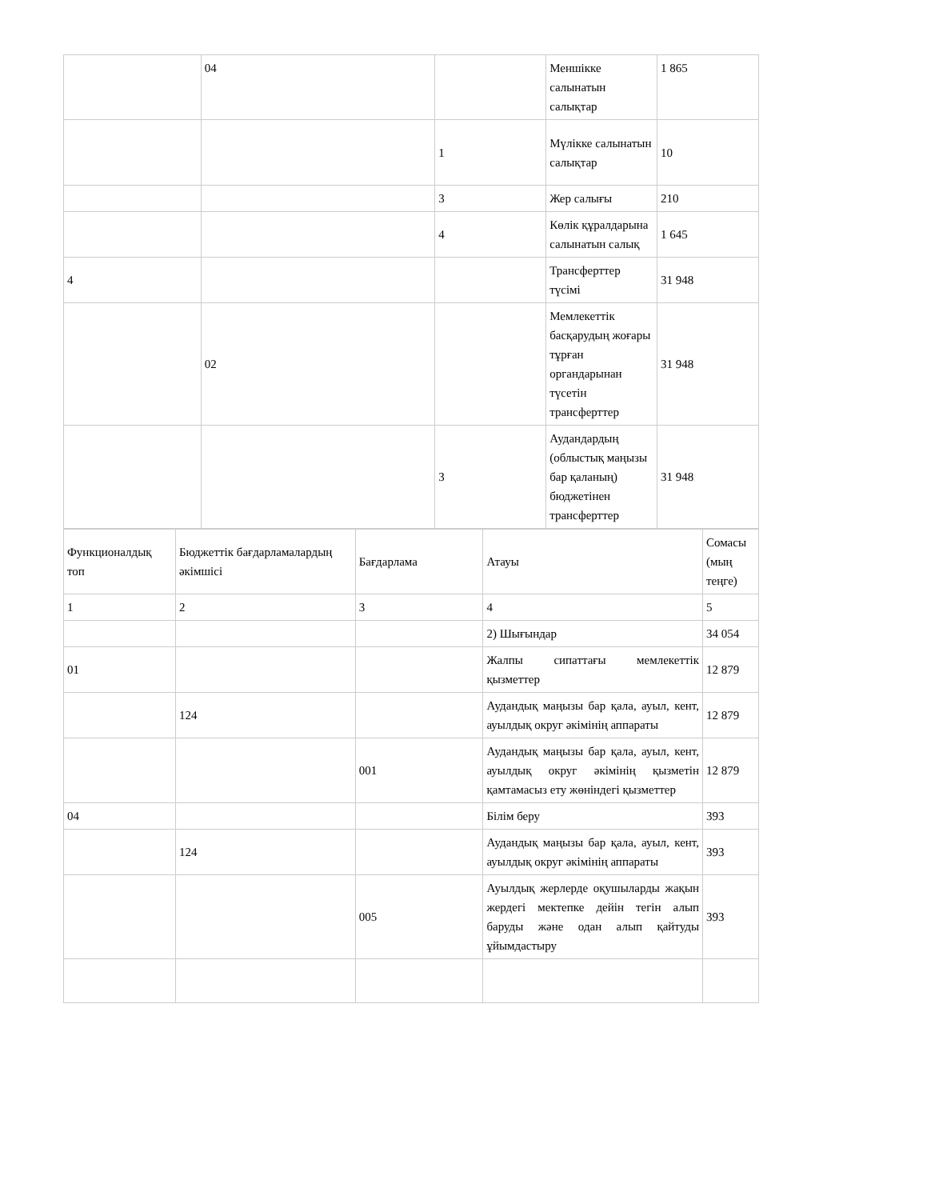| | 04 | | Меншікке салынатын салықтар | 1 865 |
| | | 1 | Мүлікке салынатын салықтар | 10 |
| | | 3 | Жер салығы | 210 |
| | | 4 | Көлік құралдарына салынатын салық | 1 645 |
| 4 | | | Трансферттер түсімі | 31 948 |
| | 02 | | Мемлекеттік басқарудың жоғары тұрған органдарынан түсетін трансферттер | 31 948 |
| | | 3 | Аудандардың (облыстық маңызы бар қаланың) бюджетінен трансферттер | 31 948 |
| Функционалдық топ | Бюджеттік бағдарламалардың әкімшісі | Бағдарлама | Атауы | Сомасы (мың теңге) |
| --- | --- | --- | --- | --- |
| 1 | 2 | 3 | 4 | 5 |
| | | | 2) Шығындар | 34 054 |
| 01 | | | Жалпы сипаттағы мемлекеттік қызметтер | 12 879 |
| | 124 | | Аудандық маңызы бар қала, ауыл, кент, ауылдық округ әкімінің аппараты | 12 879 |
| | | 001 | Аудандық маңызы бар қала, ауыл, кент, ауылдық округ әкімінің қызметін қамтамасыз ету жөніндегі қызметтер | 12 879 |
| 04 | | | Білім беру | 393 |
| | 124 | | Аудандық маңызы бар қала, ауыл, кент, ауылдық округ әкімінің аппараты | 393 |
| | | 005 | Ауылдық жерлерде оқушыларды жақын жердегі мектепке дейін тегін алып баруды және одан алып қайтуды ұйымдастыру | 393 |